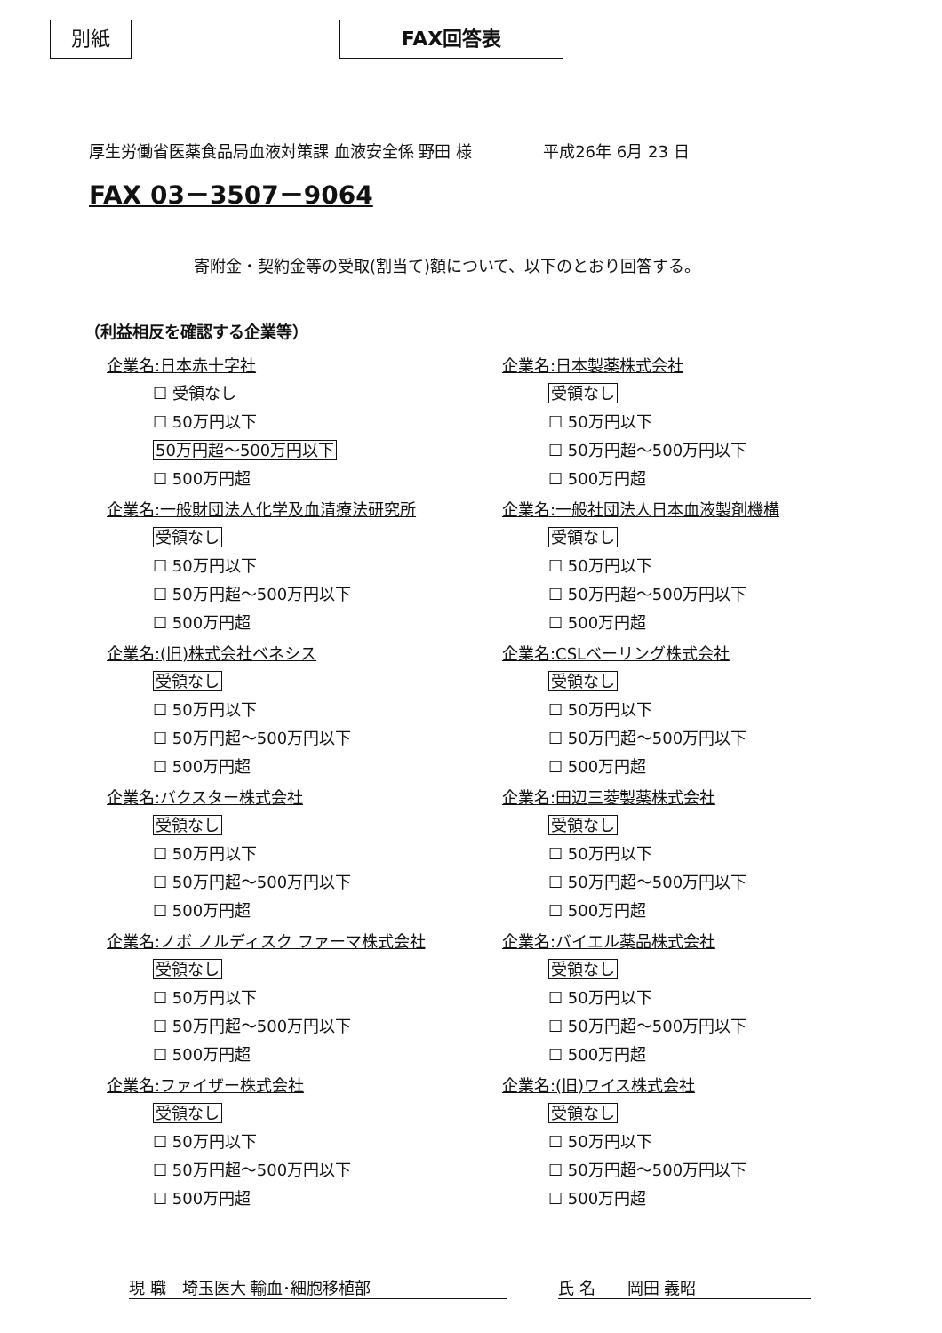別紙 FAX回答表
厚生労働省医薬食品局血液対策課 血液安全係 野田 様 平成26年 6月 23 日
FAX 03－3507－9064
寄附金・契約金等の受取(割当て)額について、以下のとおり回答する。
（利益相反を確認する企業等）
企業名:日本赤十字社
☐ 受領なし
☐ 50万円以下
50万円超～500万円以下
☐ 500万円超
企業名:一般財団法人化学及血清療法研究所
受領なし
☐ 50万円以下
☐ 50万円超～500万円以下
☐ 500万円超
企業名:(旧)株式会社ベネシス
受領なし
☐ 50万円以下
☐ 50万円超～500万円以下
☐ 500万円超
企業名:バクスター株式会社
受領なし
☐ 50万円以下
☐ 50万円超～500万円以下
☐ 500万円超
企業名:ノボ ノルディスク ファーマ株式会社
受領なし
☐ 50万円以下
☐ 50万円超～500万円以下
☐ 500万円超
企業名:ファイザー株式会社
受領なし
☐ 50万円以下
☐ 50万円超～500万円以下
☐ 500万円超
企業名:日本製薬株式会社
受領なし
☐ 50万円以下
☐ 50万円超～500万円以下
☐ 500万円超
企業名:一般社団法人日本血液製剤機構
受領なし
☐ 50万円以下
☐ 50万円超～500万円以下
☐ 500万円超
企業名:CSLベーリング株式会社
受領なし
☐ 50万円以下
☐ 50万円超～500万円以下
☐ 500万円超
企業名:田辺三菱製薬株式会社
受領なし
☐ 50万円以下
☐ 50万円超～500万円以下
☐ 500万円超
企業名:バイエル薬品株式会社
受領なし
☐ 50万円以下
☐ 50万円超～500万円以下
☐ 500万円超
企業名:(旧)ワイス株式会社
受領なし
☐ 50万円以下
☐ 50万円超～500万円以下
☐ 500万円超
現 職　埼玉医大 輸血･細胞移植部 氏 名　　岡田 義昭